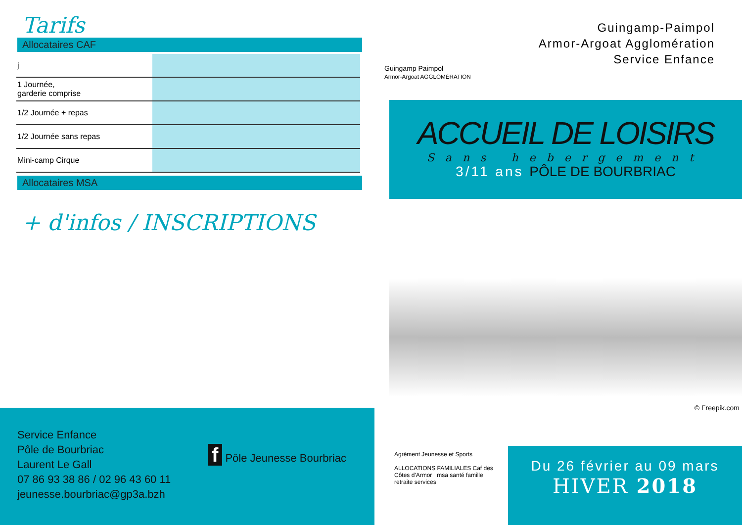Tarifs
Allocataires CAF
| j | | | | | |
| 1 Journée, garderie comprise | | | | | |
| 1/2 Journée + repas | | | | | |
| 1/2 Journée sans repas | | | | | |
| Mini-camp Cirque | | | | | |
Allocataires MSA
+ d'infos / INSCRIPTIONS
Service Enfance
Pôle de Bourbriac
Laurent Le Gall
07 86 93 38 86 / 02 96 43 60 11
jeunesse.bourbriac@gp3a.bzh
f Pôle Jeunesse Bourbriac
Guingamp Paimpol
Armor-Argoat AGGLOMÉRATION
Guingamp-Paimpol
Armor-Argoat Agglomération
Service Enfance
ACCUEIL DE LOISIRS
Sans hebergement
3/11 ans PÔLE DE BOURBRIAC
© Freepik.com
Agrément Jeunesse et Sports
ALLOCATIONS FAMILIALES Caf des Côtes d'Armor msa santé famille retraite services
Du 26 février au 09 mars
HIVER 2018